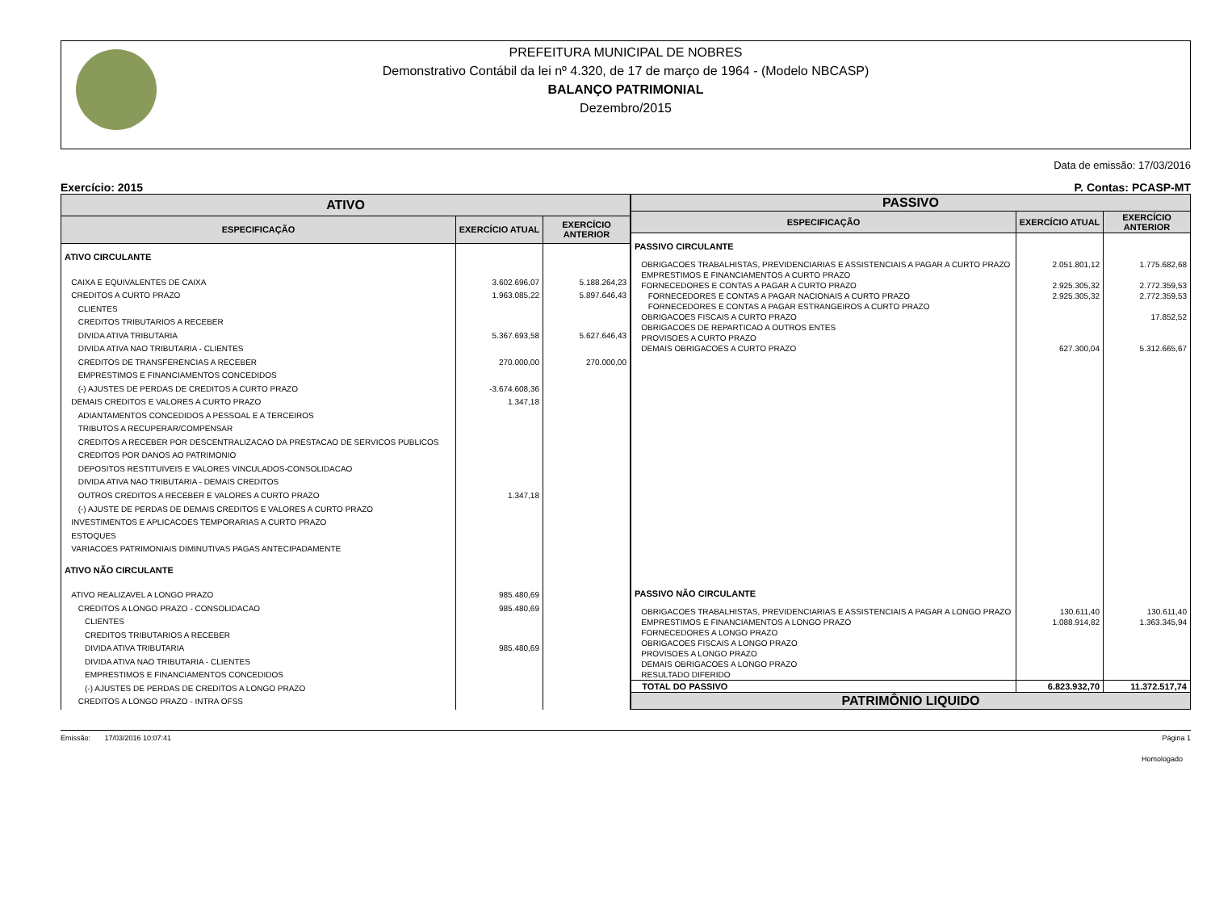PREFEITURA MUNICIPAL DE NOBRES
Demonstrativo Contábil da lei nº 4.320, de 17 de março de 1964 - (Modelo NBCASP)
BALANÇO PATRIMONIAL
Dezembro/2015
Data de emissão: 17/03/2016
Exercício: 2015 P. Contas: PCASP-MT
| ATIVO | | |
| --- | --- | --- |
| ESPECIFICAÇÃO | EXERCÍCIO ATUAL | EXERCÍCIO ANTERIOR |
| ATIVO CIRCULANTE | | |
| CAIXA E EQUIVALENTES DE CAIXA | 3.602.696,07 | 5.188.264,23 |
| CREDITOS A CURTO PRAZO | 1.963.085,22 | 5.897.646,43 |
| CLIENTES | | |
| CREDITOS TRIBUTARIOS A RECEBER | | |
| DIVIDA ATIVA TRIBUTARIA | 5.367.693,58 | 5.627.646,43 |
| DIVIDA ATIVA NAO TRIBUTARIA - CLIENTES | | |
| CREDITOS DE TRANSFERENCIAS A RECEBER | 270.000,00 | 270.000,00 |
| EMPRESTIMOS E FINANCIAMENTOS CONCEDIDOS | | |
| (-) AJUSTES DE PERDAS DE CREDITOS A CURTO PRAZO | -3.674.608,36 | |
| DEMAIS CREDITOS E VALORES A CURTO PRAZO | 1.347,18 | |
| ADIANTAMENTOS CONCEDIDOS A PESSOAL E A TERCEIROS | | |
| TRIBUTOS A RECUPERAR/COMPENSAR | | |
| CREDITOS A RECEBER POR DESCENTRALIZACAO DA PRESTACAO DE SERVICOS PUBLICOS | | |
| CREDITOS POR DANOS AO PATRIMONIO | | |
| DEPOSITOS RESTITUIVEIS E VALORES VINCULADOS-CONSOLIDACAO | | |
| DIVIDA ATIVA NAO TRIBUTARIA - DEMAIS CREDITOS | | |
| OUTROS CREDITOS A RECEBER E VALORES A CURTO PRAZO | 1.347,18 | |
| (-) AJUSTE DE PERDAS DE DEMAIS CREDITOS E VALORES A CURTO PRAZO | | |
| INVESTIMENTOS E APLICACOES TEMPORARIAS A CURTO PRAZO | | |
| ESTOQUES | | |
| VARIACOES PATRIMONIAIS DIMINUTIVAS PAGAS ANTECIPADAMENTE | | |
| ATIVO NÃO CIRCULANTE | | |
| ATIVO REALIZAVEL A LONGO PRAZO | 985.480,69 | |
| CREDITOS A LONGO PRAZO - CONSOLIDACAO | 985.480,69 | |
| CLIENTES | | |
| CREDITOS TRIBUTARIOS A RECEBER | | |
| DIVIDA ATIVA TRIBUTARIA | 985.480,69 | |
| DIVIDA ATIVA NAO TRIBUTARIA - CLIENTES | | |
| EMPRESTIMOS E FINANCIAMENTOS CONCEDIDOS | | |
| (-) AJUSTES DE PERDAS DE CREDITOS A LONGO PRAZO | | |
| CREDITOS A LONGO PRAZO - INTRA OFSS | | |
| PASSIVO | | |
| --- | --- | --- |
| ESPECIFICAÇÃO | EXERCÍCIO ATUAL | EXERCÍCIO ANTERIOR |
| PASSIVO CIRCULANTE | | |
| OBRIGACOES TRABALHISTAS, PREVIDENCIARIAS E ASSISTENCIAIS A PAGAR A CURTO PRAZO | 2.051.801,12 | 1.775.682,68 |
| EMPRESTIMOS E FINANCIAMENTOS A CURTO PRAZO | | |
| FORNECEDORES E CONTAS A PAGAR A CURTO PRAZO | 2.925.305,32 | 2.772.359,53 |
| FORNECEDORES E CONTAS A PAGAR NACIONAIS A CURTO PRAZO | 2.925.305,32 | 2.772.359,53 |
| FORNECEDORES E CONTAS A PAGAR ESTRANGEIROS A CURTO PRAZO | | |
| OBRIGACOES FISCAIS A CURTO PRAZO | | 17.852,52 |
| OBRIGACOES DE REPARTICAO A OUTROS ENTES | | |
| PROVISOES A CURTO PRAZO | | |
| DEMAIS OBRIGACOES A CURTO PRAZO | 627.300,04 | 5.312.665,67 |
| PASSIVO NÃO CIRCULANTE | | |
| OBRIGACOES TRABALHISTAS, PREVIDENCIARIAS E ASSISTENCIAIS A PAGAR A LONGO PRAZO | 130.611,40 | 130.611,40 |
| EMPRESTIMOS E FINANCIAMENTOS A LONGO PRAZO | 1.088.914,82 | 1.363.345,94 |
| FORNECEDORES A LONGO PRAZO | | |
| OBRIGACOES FISCAIS A LONGO PRAZO | | |
| PROVISOES A LONGO PRAZO | | |
| DEMAIS OBRIGACOES A LONGO PRAZO | | |
| RESULTADO DIFERIDO | | |
| TOTAL DO PASSIVO | 6.823.932,70 | 11.372.517,74 |
| PATRIMÔNIO LIQUIDO | | |
Emissão: 17/03/2016 10:07:41 Página 1
Homologado